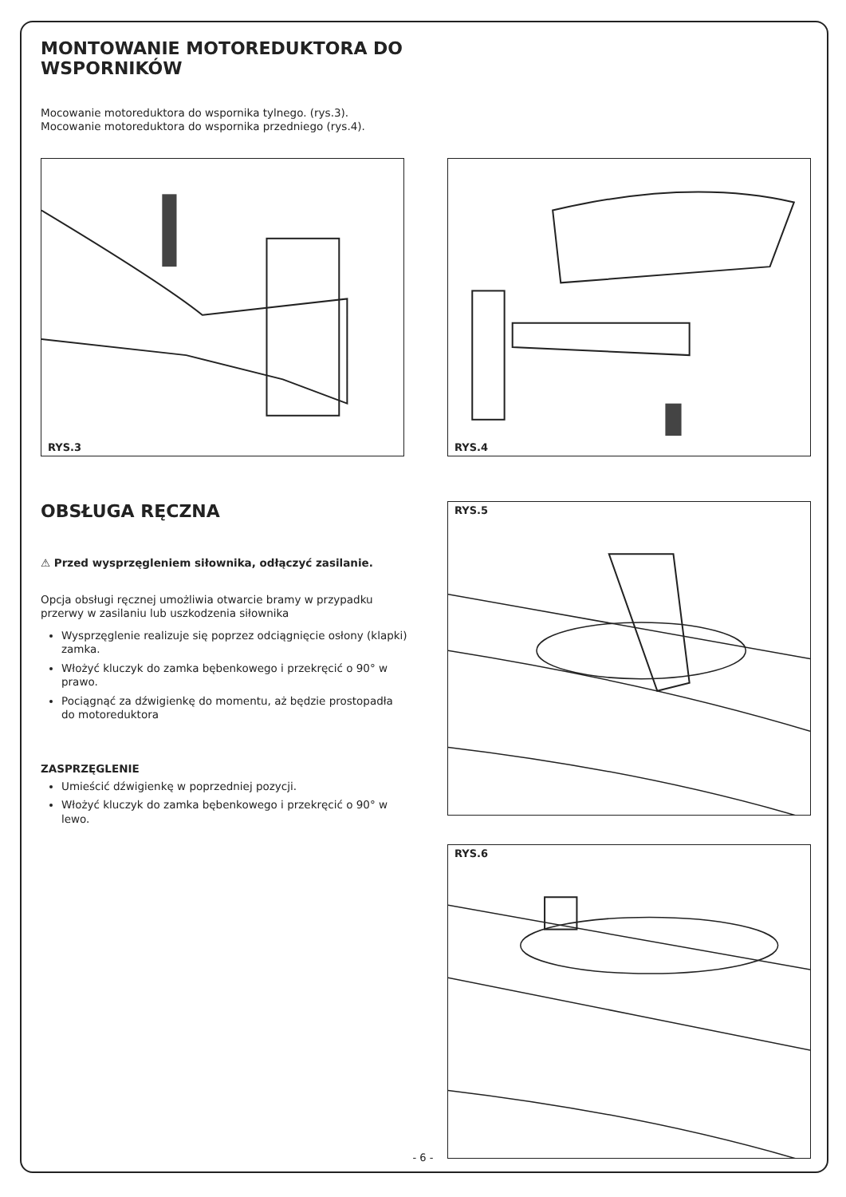MONTOWANIE MOTOREDUKTORA DO WSPORNIKÓW
Mocowanie motoreduktora do wspornika tylnego. (rys.3).
Mocowanie motoreduktora do wspornika przedniego (rys.4).
RYS.3 RYS.4
OBSŁUGA RĘCZNA
⚠ Przed wysprzęgleniem siłownika, odłączyć zasilanie.
Opcja obsługi ręcznej umożliwia otwarcie bramy w przypadku przerwy w zasilaniu lub uszkodzenia siłownika
Wysprzęglenie realizuje się poprzez odciągnięcie osłony (klapki) zamka.
Włożyć kluczyk do zamka bębenkowego i przekręcić o 90° w prawo.
Pociągnąć za dźwigienkę do momentu, aż będzie prostopadła do motoreduktora
ZASPRZĘGLENIE
Umieścić dźwigienkę w poprzedniej pozycji.
Włożyć kluczyk do zamka bębenkowego i przekręcić o 90° w lewo.
RYS.5
RYS.6
- 6 -